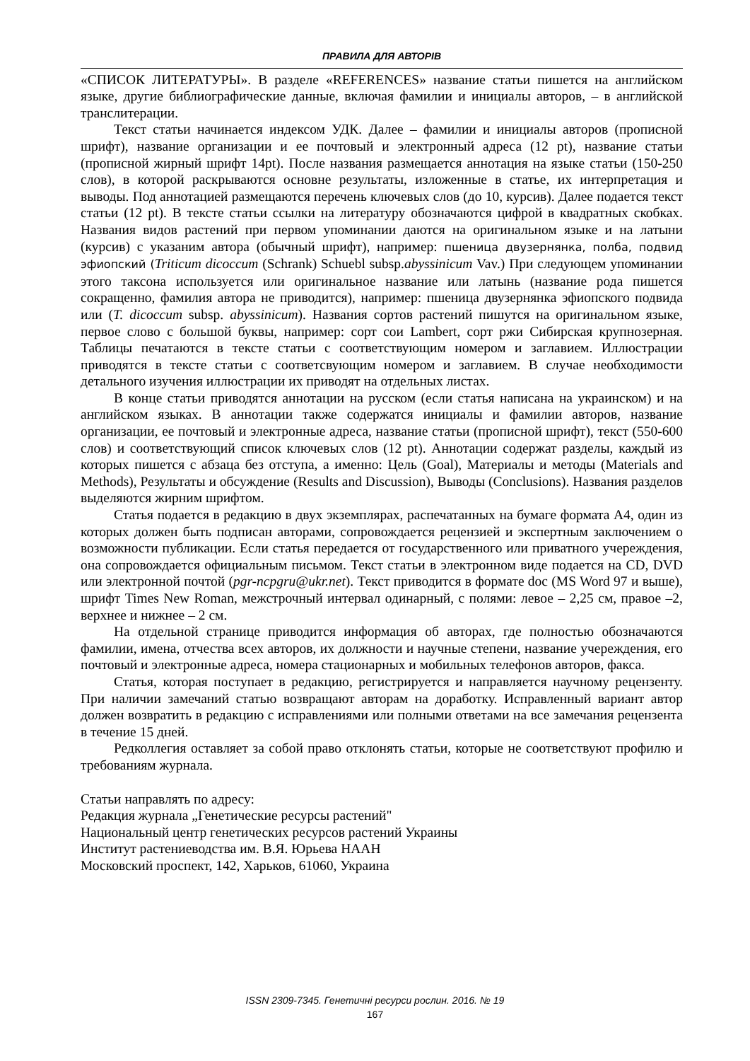ПРАВИЛА ДЛЯ АВТОРІВ
«СПИСОК ЛИТЕРАТУРЫ». В разделе «REFERENCES» название статьи пишется на английском языке, другие библиографические данные, включая фамилии и инициалы авторов, – в английской транслитерации.
Текст статьи начинается индексом УДК. Далее – фамилии и инициалы авторов (прописной шрифт), название организации и ее почтовый и электронный адреса (12 pt), название статьи (прописной жирный шрифт 14pt). После названия размещается аннотация на языке статьи (150-250 слов), в которой раскрываются основне результаты, изложенные в статье, их интерпретация и выводы. Под аннотацией размещаются перечень ключевых слов (до 10, курсив). Далее подается текст статьи (12 pt). В тексте статьи ссылки на литературу обозначаются цифрой в квадратных скобках. Названия видов растений при первом упоминании даются на оригинальном языке и на латыни (курсив) с указаним автора (обычный шрифт), например: пшеница двузернянка, полба, подвид эфиопский (Triticum dicoccum (Schrank) Schuebl subsp.abyssinicum Vav.) При следующем упоминании этого таксона используется или оригинальное название или латынь (название рода пишется сокращенно, фамилия автора не приводится), например: пшеница двузернянка эфиопского подвида или (T. dicoccum subsp. abyssinicum). Названия сортов растений пишутся на оригинальном языке, первое слово с большой буквы, например: сорт сои Lambert, сорт ржи Сибирская крупнозерная. Таблицы печатаются в тексте статьи с соответствующим номером и заглавием. Иллюстрации приводятся в тексте статьи с соответсвующим номером и заглавием. В случае необходимости детального изучения иллюстрации их приводят на отдельных листах.
В конце статьи приводятся аннотации на русском (если статья написана на украинском) и на английском языках. В аннотации также содержатся инициалы и фамилии авторов, название организации, ее почтовый и электронные адреса, название статьи (прописной шрифт), текст (550-600 слов) и соответствующий список ключевых слов (12 pt). Аннотации содержат разделы, каждый из которых пишется с абзаца без отступа, а именно: Цель (Goal), Материалы и методы (Materials and Methods), Результаты и обсуждение (Results and Discussion), Выводы (Conclusions). Названия разделов выделяются жирним шрифтом.
Статья подается в редакцию в двух экземплярах, распечатанных на бумаге формата А4, один из которых должен быть подписан авторами, сопровождается рецензией и экспертным заключением о возможности публикации. Если статья передается от государственного или приватного учереждения, она сопровождается официальным письмом. Текст статьи в электронном виде подается на CD, DVD или электронной почтой (pgr-ncpgru@ukr.net). Текст приводится в формате doc (MS Word 97 и выше), шрифт Times New Roman, межстрочный интервал одинарный, с полями: левое – 2,25 см, правое –2, верхнее и нижнее – 2 см.
На отдельной странице приводится информация об авторах, где полностью обозначаются фамилии, имена, отчества всех авторов, их должности и научные степени, название учереждения, его почтовый и электронные адреса, номера стационарных и мобильных телефонов авторов, факса.
Статья, которая поступает в редакцию, регистрируется и направляется научному рецензенту. При наличии замечаний статью возвращают авторам на доработку. Исправленный вариант автор должен возвратить в редакцию с исправлениями или полными ответами на все замечания рецензента в течение 15 дней.
Редколлегия оставляет за собой право отклонять статьи, которые не соответствуют профилю и требованиям журнала.
Статьи направлять по адресу:
Редакция журнала „Генетические ресурсы растений"
Национальный центр генетических ресурсов растений Украины
Институт растениеводства им. В.Я. Юрьева НААН
Московский проспект, 142, Харьков, 61060, Украина
ISSN 2309-7345. Генетичні ресурси рослин. 2016. № 19
167